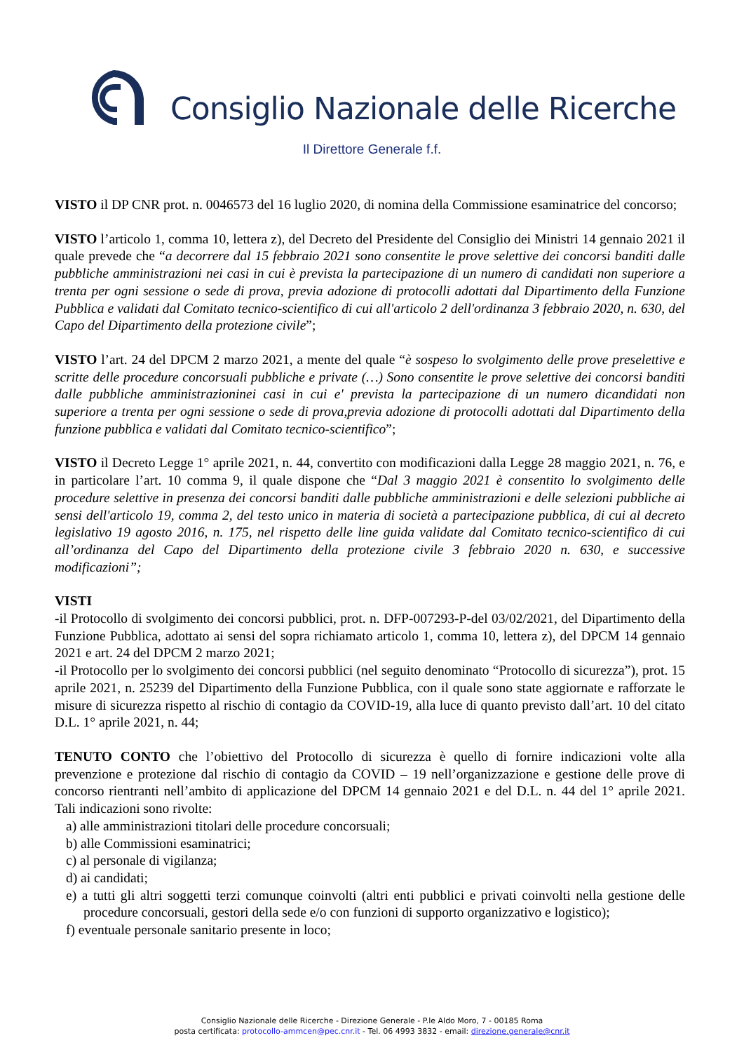Consiglio Nazionale delle Ricerche
Il Direttore Generale f.f.
VISTO il DP CNR prot. n. 0046573 del 16 luglio 2020, di nomina della Commissione esaminatrice del concorso;
VISTO l’articolo 1, comma 10, lettera z), del Decreto del Presidente del Consiglio dei Ministri 14 gennaio 2021 il quale prevede che “a decorrere dal 15 febbraio 2021 sono consentite le prove selettive dei concorsi banditi dalle pubbliche amministrazioni nei casi in cui è prevista la partecipazione di un numero di candidati non superiore a trenta per ogni sessione o sede di prova, previa adozione di protocolli adottati dal Dipartimento della Funzione Pubblica e validati dal Comitato tecnico-scientifico di cui all'articolo 2 dell'ordinanza 3 febbraio 2020, n. 630, del Capo del Dipartimento della protezione civile”;
VISTO l’art. 24 del DPCM 2 marzo 2021, a mente del quale “è sospeso lo svolgimento delle prove preselettive e scritte delle procedure concorsuali pubbliche e private (…) Sono consentite le prove selettive dei concorsi banditi dalle pubbliche amministrazioninei casi in cui e' prevista la partecipazione di un numero dicandidati non superiore a trenta per ogni sessione o sede di prova,previa adozione di protocolli adottati dal Dipartimento della funzione pubblica e validati dal Comitato tecnico-scientifico”;
VISTO il Decreto Legge 1° aprile 2021, n. 44, convertito con modificazioni dalla Legge 28 maggio 2021, n. 76, e in particolare l’art. 10 comma 9, il quale dispone che “Dal 3 maggio 2021 è consentito lo svolgimento delle procedure selettive in presenza dei concorsi banditi dalle pubbliche amministrazioni e delle selezioni pubbliche ai sensi dell'articolo 19, comma 2, del testo unico in materia di società a partecipazione pubblica, di cui al decreto legislativo 19 agosto 2016, n. 175, nel rispetto delle line guida validate dal Comitato tecnico-scientifico di cui all’ordinanza del Capo del Dipartimento della protezione civile 3 febbraio 2020 n. 630, e successive modificazioni”;
VISTI
-il Protocollo di svolgimento dei concorsi pubblici, prot. n. DFP-007293-P-del 03/02/2021, del Dipartimento della Funzione Pubblica, adottato ai sensi del sopra richiamato articolo 1, comma 10, lettera z), del DPCM 14 gennaio 2021 e art. 24 del DPCM 2 marzo 2021;
-il Protocollo per lo svolgimento dei concorsi pubblici (nel seguito denominato “Protocollo di sicurezza”), prot. 15 aprile 2021, n. 25239 del Dipartimento della Funzione Pubblica, con il quale sono state aggiornate e rafforzate le misure di sicurezza rispetto al rischio di contagio da COVID-19, alla luce di quanto previsto dall’art. 10 del citato D.L. 1° aprile 2021, n. 44;
TENUTO CONTO che l’obiettivo del Protocollo di sicurezza è quello di fornire indicazioni volte alla prevenzione e protezione dal rischio di contagio da COVID – 19 nell’organizzazione e gestione delle prove di concorso rientranti nell’ambito di applicazione del DPCM 14 gennaio 2021 e del D.L. n. 44 del 1° aprile 2021. Tali indicazioni sono rivolte:
a) alle amministrazioni titolari delle procedure concorsuali;
b) alle Commissioni esaminatrici;
c) al personale di vigilanza;
d) ai candidati;
e) a tutti gli altri soggetti terzi comunque coinvolti (altri enti pubblici e privati coinvolti nella gestione delle procedure concorsuali, gestori della sede e/o con funzioni di supporto organizzativo e logistico);
f) eventuale personale sanitario presente in loco;
Consiglio Nazionale delle Ricerche - Direzione Generale - P.le Aldo Moro, 7 - 00185 Roma
posta certificata: protocollo-ammcen@pec.cnr.it - Tel. 06 4993 3832 - email: direzione.generale@cnr.it